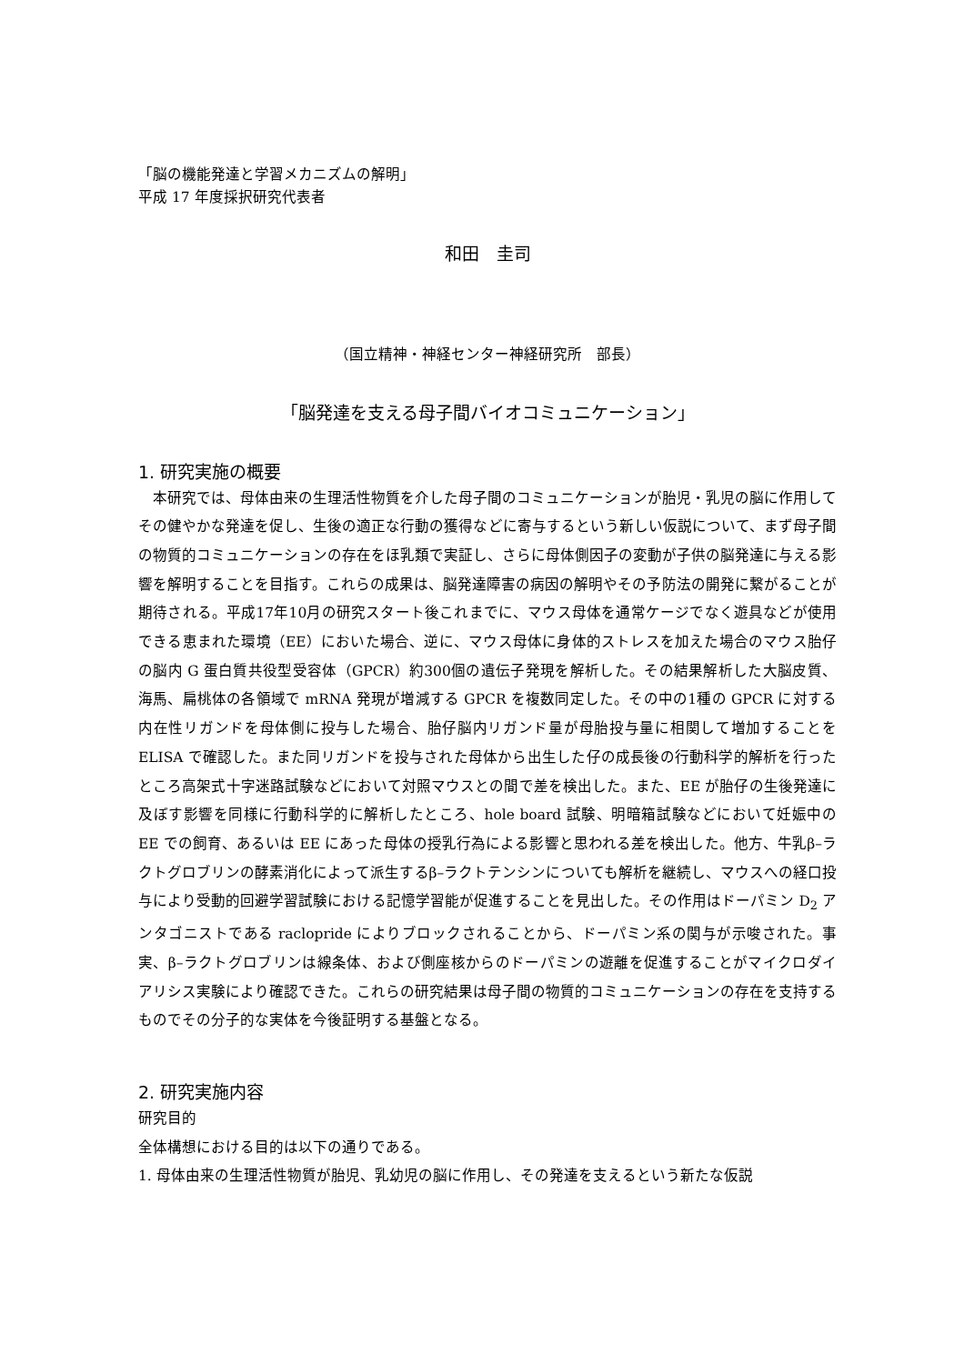「脳の機能発達と学習メカニズムの解明」
平成 17 年度採択研究代表者
和田　圭司
（国立精神・神経センター神経研究所　部長）
「脳発達を支える母子間バイオコミュニケーション」
1. 研究実施の概要
　本研究では、母体由来の生理活性物質を介した母子間のコミュニケーションが胎児・乳児の脳に作用してその健やかな発達を促し、生後の適正な行動の獲得などに寄与するという新しい仮説について、まず母子間の物質的コミュニケーションの存在をほ乳類で実証し、さらに母体側因子の変動が子供の脳発達に与える影響を解明することを目指す。これらの成果は、脳発達障害の病因の解明やその予防法の開発に繋がることが期待される。平成17年10月の研究スタート後これまでに、マウス母体を通常ケージでなく遊具などが使用できる恵まれた環境（EE）においた場合、逆に、マウス母体に身体的ストレスを加えた場合のマウス胎仔の脳内 G 蛋白質共役型受容体（GPCR）約300個の遺伝子発現を解析した。その結果解析した大脳皮質、海馬、扁桃体の各領域で mRNA 発現が増減する GPCR を複数同定した。その中の1種の GPCR に対する内在性リガンドを母体側に投与した場合、胎仔脳内リガンド量が母胎投与量に相関して増加することを ELISA で確認した。また同リガンドを投与された母体から出生した仔の成長後の行動科学的解析を行ったところ高架式十字迷路試験などにおいて対照マウスとの間で差を検出した。また、EE が胎仔の生後発達に及ぼす影響を同様に行動科学的に解析したところ、hole board 試験、明暗箱試験などにおいて妊娠中の EE での飼育、あるいは EE にあった母体の授乳行為による影響と思われる差を検出した。他方、牛乳β–ラクトグロブリンの酵素消化によって派生するβ–ラクトテンシンについても解析を継続し、マウスへの経口投与により受動的回避学習試験における記憶学習能が促進することを見出した。その作用はドーパミン D<sub>2</sub> アンタゴニストである raclopride によりブロックされることから、ドーパミン系の関与が示唆された。事実、β–ラクトグロブリンは線条体、および側座核からのドーパミンの遊離を促進することがマイクロダイアリシス実験により確認できた。これらの研究結果は母子間の物質的コミュニケーションの存在を支持するものでその分子的な実体を今後証明する基盤となる。
2. 研究実施内容
研究目的
全体構想における目的は以下の通りである。
1. 母体由来の生理活性物質が胎児、乳幼児の脳に作用し、その発達を支えるという新たな仮説